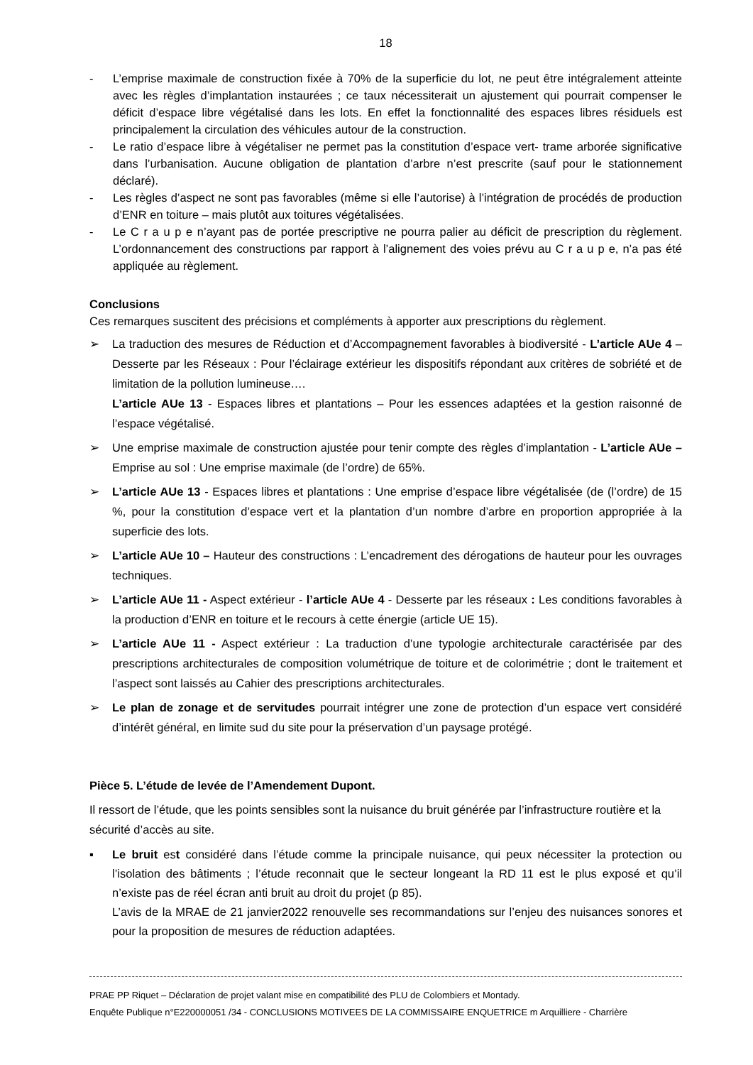18
- L’emprise maximale de construction fixée à 70% de la superficie du lot, ne peut être intégralement atteinte avec les règles d’implantation instaurées ; ce taux nécessiterait un ajustement qui pourrait compenser le déficit d’espace libre végétalisé dans les lots. En effet la fonctionnalité des espaces libres résiduels est principalement la circulation des véhicules autour de la construction.
- Le ratio d’espace libre à végétaliser ne permet pas la constitution d’espace vert- trame arborée significative dans l’urbanisation. Aucune obligation de plantation d’arbre n’est prescrite (sauf pour le stationnement déclaré).
- Les règles d’aspect ne sont pas favorables (même si elle l’autorise) à l’intégration de procédés de production d’ENR en toiture – mais plutôt aux toitures végétalisées.
- Le C r a u p e n’ayant pas de portée prescriptive ne pourra palier au déficit de prescription du règlement. L’ordonnancement des constructions par rapport à l’alignement des voies prévu au C r a u p e, n’a pas été appliquée au règlement.
Conclusions
Ces remarques suscitent des précisions et compléments à apporter aux prescriptions du règlement.
➢ La traduction des mesures de Réduction et d’Accompagnement favorables à biodiversité - L’article AUe 4 – Desserte par les Réseaux : Pour l’éclairage extérieur les dispositifs répondant aux critères de sobriété et de limitation de la pollution lumineuse….
L’article AUe 13 - Espaces libres et plantations – Pour les essences adaptées et la gestion raisonné de l’espace végétalisé.
➢ Une emprise maximale de construction ajustée pour tenir compte des règles d’implantation - L’article AUe – Emprise au sol : Une emprise maximale (de l’ordre) de 65%.
➢ L’article AUe 13 - Espaces libres et plantations : Une emprise d’espace libre végétalisée (de (l’ordre) de 15 %, pour la constitution d’espace vert et la plantation d’un nombre d’arbre en proportion appropriée à la superficie des lots.
➢ L’article AUe 10 – Hauteur des constructions : L’encadrement des dérogations de hauteur pour les ouvrages techniques.
➢ L’article AUe 11 - Aspect extérieur - l’article AUe 4 - Desserte par les réseaux : Les conditions favorables à la production d’ENR en toiture et le recours à cette énergie (article UE 15).
➢ L’article AUe 11 - Aspect extérieur : La traduction d’une typologie architecturale caractérisée par des prescriptions architecturales de composition volumétrique de toiture et de colorimétrie ; dont le traitement et l’aspect sont laissés au Cahier des prescriptions architecturales.
➢ Le plan de zonage et de servitudes pourrait intégrer une zone de protection d’un espace vert considéré d’intérêt général, en limite sud du site pour la préservation d’un paysage protégé.
Pièce 5. L’étude de levée de l’Amendement Dupont.
Il ressort de l’étude, que les points sensibles sont la nuisance du bruit générée par l’infrastructure routière et la sécurité d’accès au site.
▪ Le bruit est considéré dans l’étude comme la principale nuisance, qui peux nécessiter la protection ou l’isolation des bâtiments ; l’étude reconnait que le secteur longeant la RD 11 est le plus exposé et qu’il n’existe pas de réel écran anti bruit au droit du projet (p 85).
L’avis de la MRAE de 21 janvier2022 renouvelle ses recommandations sur l’enjeu des nuisances sonores et pour la proposition de mesures de réduction adaptées.
PRAE PP Riquet – Déclaration de projet valant mise en compatibilité des PLU de Colombiers et Montady.
Enquête Publique n°E220000051 /34 - CONCLUSIONS MOTIVEES DE LA COMMISSAIRE ENQUETRICE m Arquilliere - Charrière